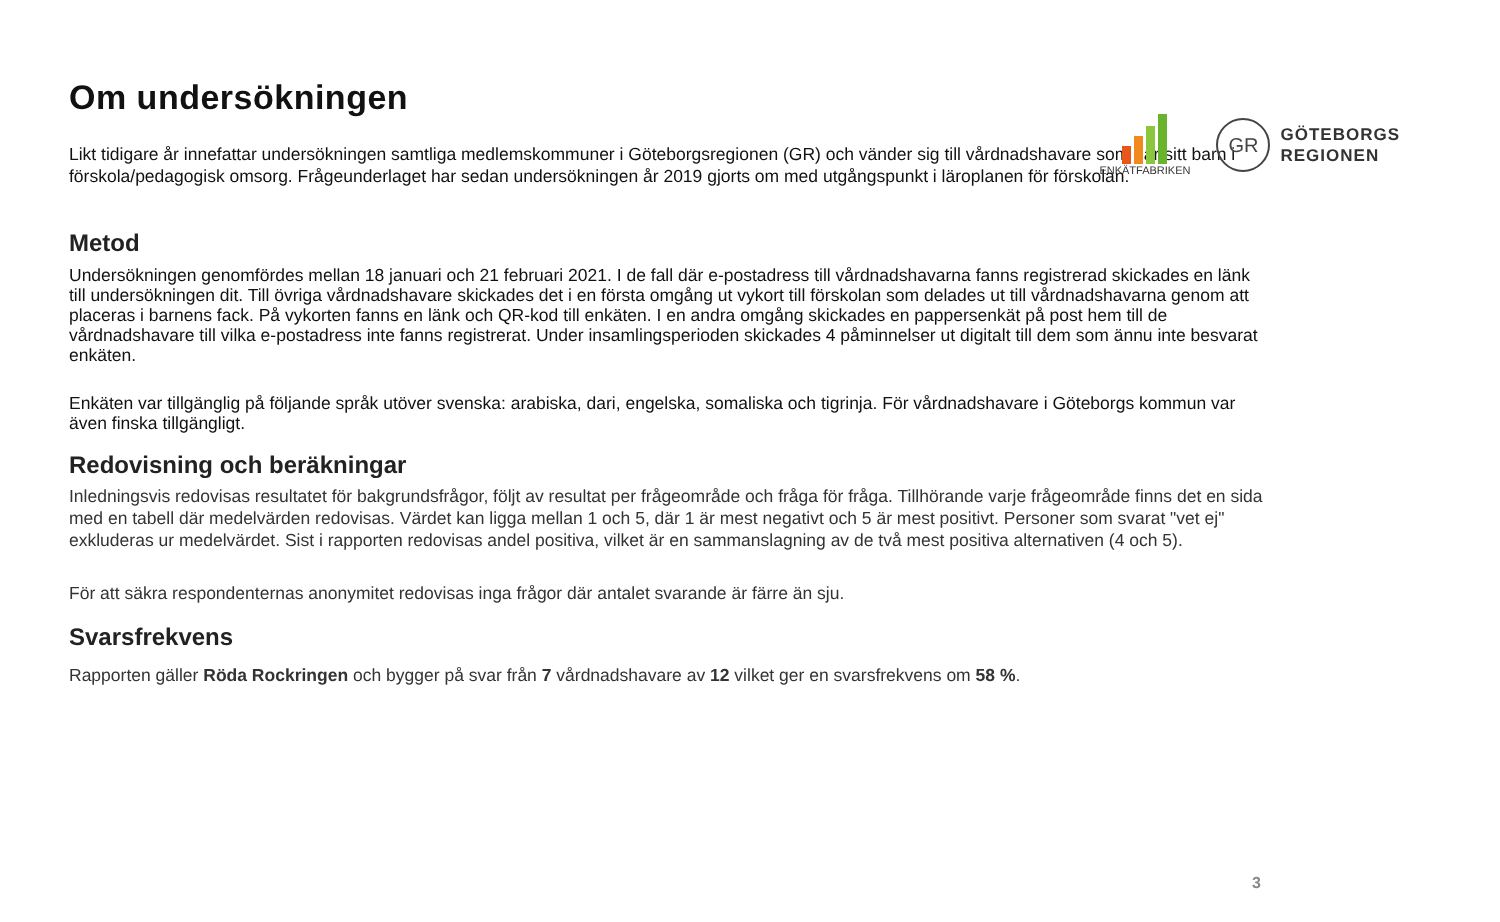ENKÄTFABRIKEN
GR
GÖTEBORGS
REGIONEN
Om undersökningen
Likt tidigare år innefattar undersökningen samtliga medlemskommuner i Göteborgsregionen (GR) och vänder sig till vårdnadshavare som har sitt barn i förskola/pedagogisk omsorg. Frågeunderlaget har sedan undersökningen år 2019 gjorts om med utgångspunkt i läroplanen för förskolan.
Metod
Undersökningen genomfördes mellan 18 januari och 21 februari 2021. I de fall där e-postadress till vårdnadshavarna fanns registrerad skickades en länk till undersökningen dit. Till övriga vårdnadshavare skickades det i en första omgång ut vykort till förskolan som delades ut till vårdnadshavarna genom att placeras i barnens fack. På vykorten fanns en länk och QR-kod till enkäten. I en andra omgång skickades en pappersenkät på post hem till de vårdnadshavare till vilka e-postadress inte fanns registrerat. Under insamlingsperioden skickades 4 påminnelser ut digitalt till dem som ännu inte besvarat enkäten.
Enkäten var tillgänglig på följande språk utöver svenska: arabiska, dari, engelska, somaliska och tigrinja. För vårdnadshavare i Göteborgs kommun var även finska tillgängligt.
Redovisning och beräkningar
Inledningsvis redovisas resultatet för bakgrundsfrågor, följt av resultat per frågeområde och fråga för fråga. Tillhörande varje frågeområde finns det en sida med en tabell där medelvärden redovisas. Värdet kan ligga mellan 1 och 5, där 1 är mest negativt och 5 är mest positivt. Personer som svarat "vet ej" exkluderas ur medelvärdet. Sist i rapporten redovisas andel positiva, vilket är en sammanslagning av de två mest positiva alternativen (4 och 5).
För att säkra respondenternas anonymitet redovisas inga frågor där antalet svarande är färre än sju.
Svarsfrekvens
Rapporten gäller Röda Rockringen och bygger på svar från 7 vårdnadshavare av 12 vilket ger en svarsfrekvens om 58 %.
3